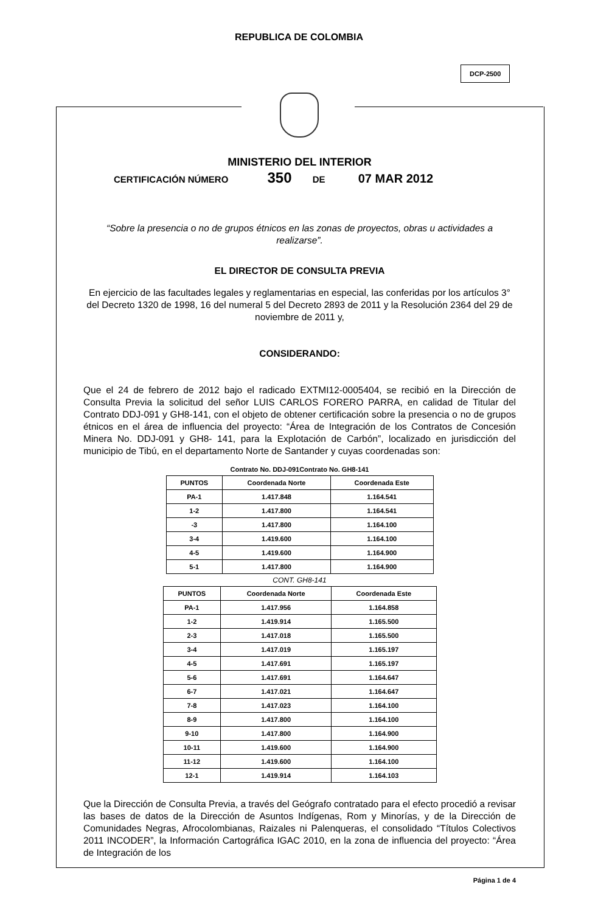REPUBLICA DE COLOMBIA
DCP-2500
MINISTERIO DEL INTERIOR
CERTIFICACIÓN NÚMERO 350 DE 07 MAR 2012
“Sobre la presencia o no de grupos étnicos en las zonas de proyectos, obras u actividades a realizarse”.
EL DIRECTOR DE CONSULTA PREVIA
En ejercicio de las facultades legales y reglamentarias en especial, las conferidas por los artículos 3° del Decreto 1320 de 1998, 16 del numeral 5 del Decreto 2893 de 2011 y la Resolución 2364 del 29 de noviembre de 2011 y,
CONSIDERANDO:
Que el 24 de febrero de 2012 bajo el radicado EXTMI12-0005404, se recibió en la Dirección de Consulta Previa la solicitud del señor LUIS CARLOS FORERO PARRA, en calidad de Titular del Contrato DDJ-091 y GH8-141, con el objeto de obtener certificación sobre la presencia o no de grupos étnicos en el área de influencia del proyecto: “Área de Integración de los Contratos de Concesión Minera No. DDJ-091 y GH8- 141, para la Explotación de Carbón”, localizado en jurisdicción del municipio de Tibú, en el departamento Norte de Santander y cuyas coordenadas son:
Contrato No. DDJ-091Contrato No. GH8-141
| PUNTOS | Coordenada Norte | Coordenada Este |
| --- | --- | --- |
| PA-1 | 1.417.848 | 1.164.541 |
| 1-2 | 1.417.800 | 1.164.541 |
| -3 | 1.417.800 | 1.164.100 |
| 3-4 | 1.419.600 | 1.164.100 |
| 4-5 | 1.419.600 | 1.164.900 |
| 5-1 | 1.417.800 | 1.164.900 |
CONT. GH8-141
| PUNTOS | Coordenada Norte | Coordenada Este |
| --- | --- | --- |
| PA-1 | 1.417.956 | 1.164.858 |
| 1-2 | 1.419.914 | 1.165.500 |
| 2-3 | 1.417.018 | 1.165.500 |
| 3-4 | 1.417.019 | 1.165.197 |
| 4-5 | 1.417.691 | 1.165.197 |
| 5-6 | 1.417.691 | 1.164.647 |
| 6-7 | 1.417.021 | 1.164.647 |
| 7-8 | 1.417.023 | 1.164.100 |
| 8-9 | 1.417.800 | 1.164.100 |
| 9-10 | 1.417.800 | 1.164.900 |
| 10-11 | 1.419.600 | 1.164.900 |
| 11-12 | 1.419.600 | 1.164.100 |
| 12-1 | 1.419.914 | 1.164.103 |
Que la Dirección de Consulta Previa, a través del Geógrafo contratado para el efecto procedió a revisar las bases de datos de la Dirección de Asuntos Indígenas, Rom y Minorías, y de la Dirección de Comunidades Negras, Afrocolombianas, Raizales ni Palenqueras, el consolidado “Títulos Colectivos 2011 INCODER”, la Información Cartográfica IGAC 2010, en la zona de influencia del proyecto: “Área de Integración de los
Página 1 de 4